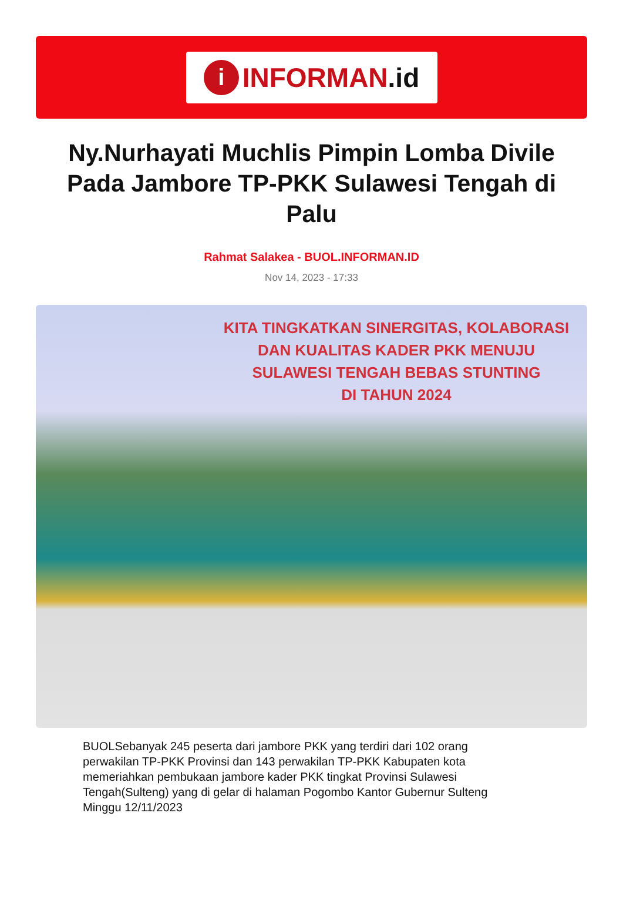i
INFORMAN.id
Ny.Nurhayati Muchlis Pimpin Lomba Divile Pada Jambore TP-PKK Sulawesi Tengah di Palu
Rahmat Salakea - BUOL.INFORMAN.ID
Nov 14, 2023 - 17:33
KITA TINGKATKAN SINERGITAS, KOLABORASI
DAN KUALITAS KADER PKK MENUJU
SULAWESI TENGAH BEBAS STUNTING
DI TAHUN 2024
BUOLSebanyak 245 peserta dari jambore PKK yang terdiri dari 102 orang perwakilan TP-PKK Provinsi dan 143 perwakilan TP-PKK Kabupaten kota memeriahkan pembukaan jambore kader PKK tingkat Provinsi Sulawesi Tengah(Sulteng) yang di gelar di halaman Pogombo Kantor Gubernur Sulteng Minggu 12/11/2023